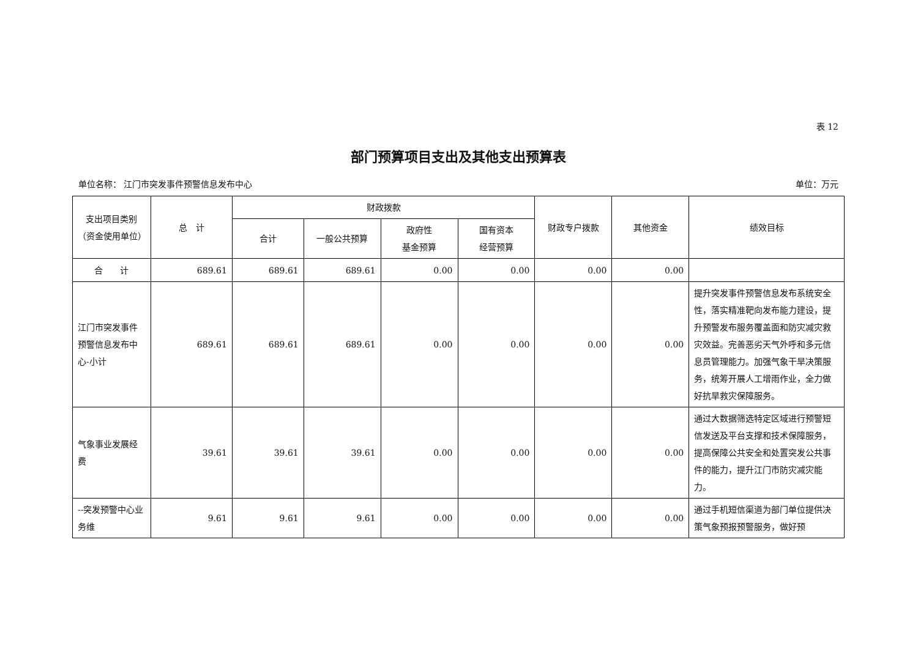表 12
部门预算项目支出及其他支出预算表
单位名称： 江门市突发事件预警信息发布中心 单位：万元
| 支出项目类别（资金使用单位） | 总 计 | 财政拨款 | | | | 财政专户拨款 | 其他资金 | 绩效目标 |
| --- | --- | --- | --- | --- | --- | --- | --- | --- |
| | | 合计 | 一般公共预算 | 政府性 基金预算 | 国有资本 经营预算 | | | |
| 合 计 | 689.61 | 689.61 | 689.61 | 0.00 | 0.00 | 0.00 | 0.00 | |
| 江门市突发事件预警信息发布中心-小计 | 689.61 | 689.61 | 689.61 | 0.00 | 0.00 | 0.00 | 0.00 | 提升突发事件预警信息发布系统安全性，落实精准靶向发布能力建设，提升预警发布服务覆盖面和防灾减灾救灾效益。完善恶劣天气外呼和多元信息员管理能力。加强气象干旱决策服务，统筹开展人工增雨作业，全力做好抗旱救灾保障服务。 |
| 气象事业发展经费 | 39.61 | 39.61 | 39.61 | 0.00 | 0.00 | 0.00 | 0.00 | 通过大数据筛选特定区域进行预警短信发送及平台支撑和技术保障服务，提高保障公共安全和处置突发公共事件的能力，提升江门市防灾减灾能力。 |
| --突发预警中心业务维 | 9.61 | 9.61 | 9.61 | 0.00 | 0.00 | 0.00 | 0.00 | 通过手机短信渠道为部门单位提供决策气象预报预警服务，做好预 |